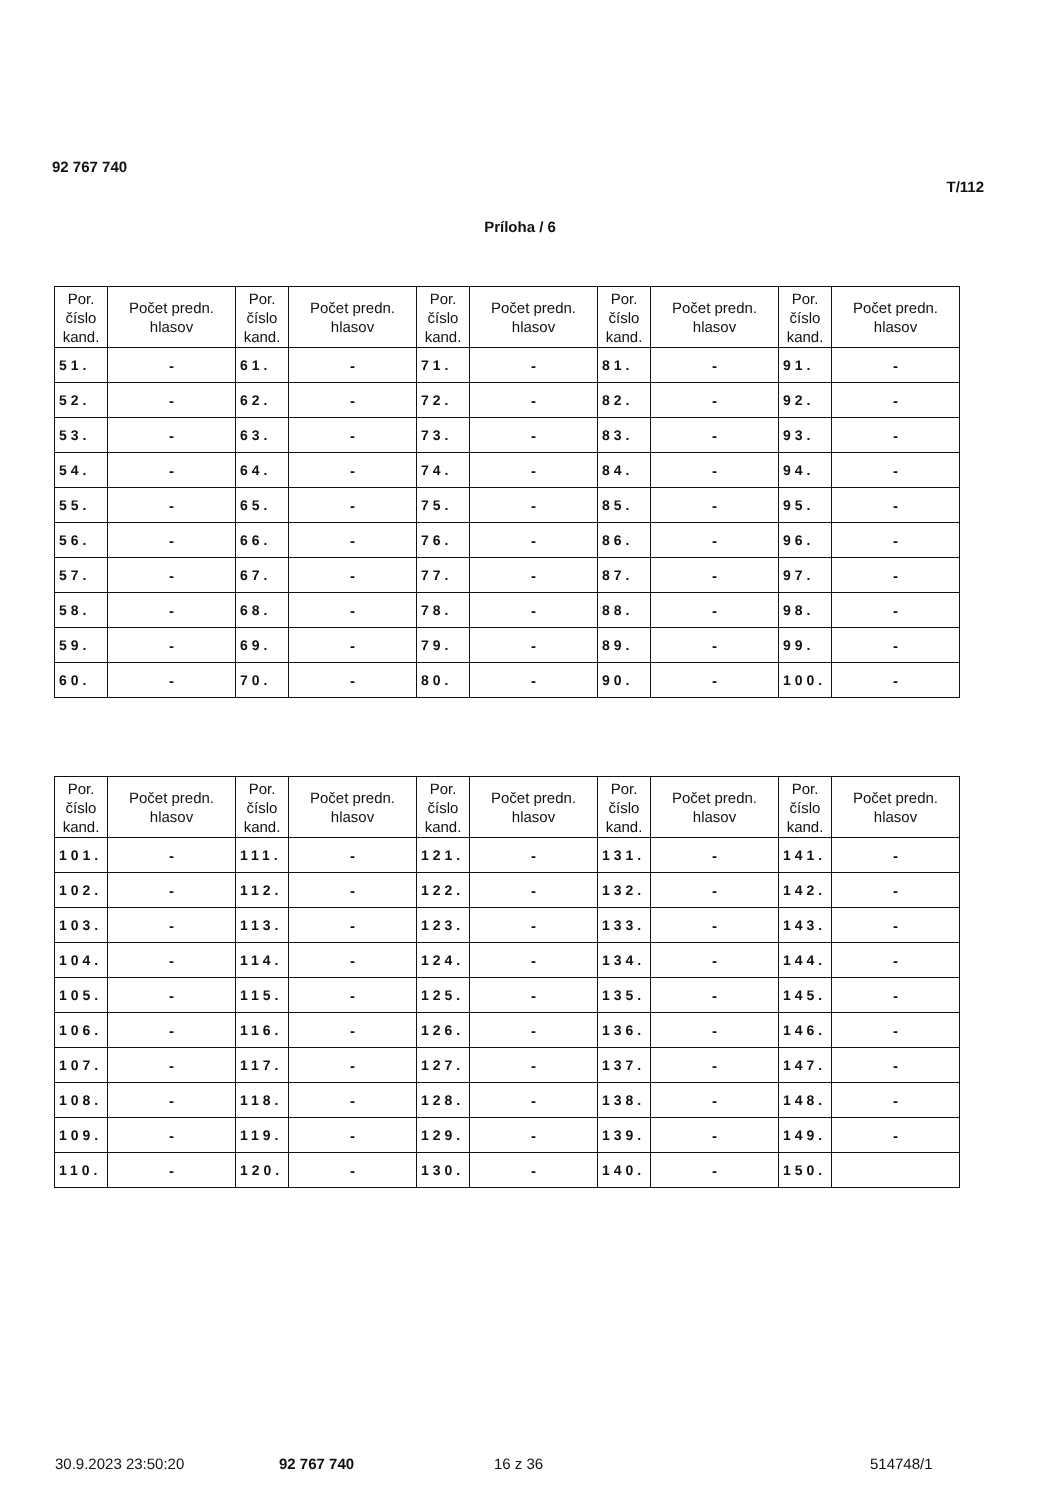92 767 740
T/112
Príloha / 6
| Por. číslo kand. | Počet predn. hlasov | Por. číslo kand. | Počet predn. hlasov | Por. číslo kand. | Počet predn. hlasov | Por. číslo kand. | Počet predn. hlasov | Por. číslo kand. | Počet predn. hlasov |
| --- | --- | --- | --- | --- | --- | --- | --- | --- | --- |
| 51. | - | 61. | - | 71. | - | 81. | - | 91. | - |
| 52. | - | 62. | - | 72. | - | 82. | - | 92. | - |
| 53. | - | 63. | - | 73. | - | 83. | - | 93. | - |
| 54. | - | 64. | - | 74. | - | 84. | - | 94. | - |
| 55. | - | 65. | - | 75. | - | 85. | - | 95. | - |
| 56. | - | 66. | - | 76. | - | 86. | - | 96. | - |
| 57. | - | 67. | - | 77. | - | 87. | - | 97. | - |
| 58. | - | 68. | - | 78. | - | 88. | - | 98. | - |
| 59. | - | 69. | - | 79. | - | 89. | - | 99. | - |
| 60. | - | 70. | - | 80. | - | 90. | - | 100. | - |
| Por. číslo kand. | Počet predn. hlasov | Por. číslo kand. | Počet predn. hlasov | Por. číslo kand. | Počet predn. hlasov | Por. číslo kand. | Počet predn. hlasov | Por. číslo kand. | Počet predn. hlasov |
| --- | --- | --- | --- | --- | --- | --- | --- | --- | --- |
| 101. | - | 111. | - | 121. | - | 131. | - | 141. | - |
| 102. | - | 112. | - | 122. | - | 132. | - | 142. | - |
| 103. | - | 113. | - | 123. | - | 133. | - | 143. | - |
| 104. | - | 114. | - | 124. | - | 134. | - | 144. | - |
| 105. | - | 115. | - | 125. | - | 135. | - | 145. | - |
| 106. | - | 116. | - | 126. | - | 136. | - | 146. | - |
| 107. | - | 117. | - | 127. | - | 137. | - | 147. | - |
| 108. | - | 118. | - | 128. | - | 138. | - | 148. | - |
| 109. | - | 119. | - | 129. | - | 139. | - | 149. | - |
| 110. | - | 120. | - | 130. | - | 140. | - | 150. | |
30.9.2023 23:50:20 92 767 740 16 z 36 514748/1